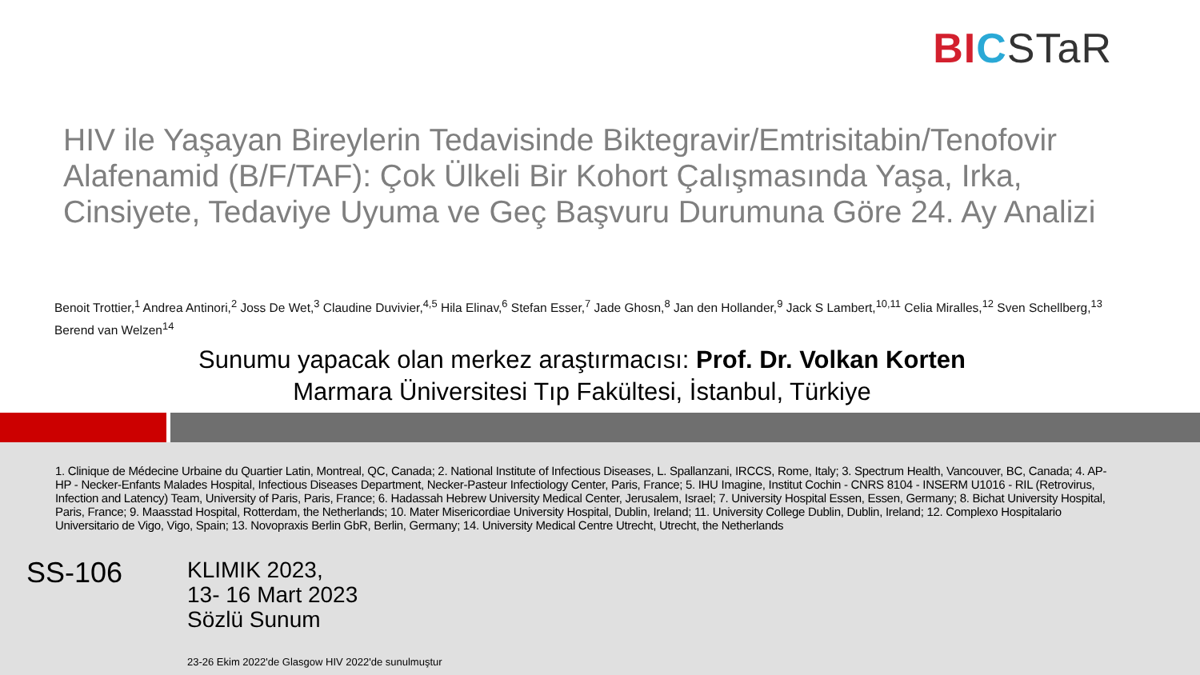BI CSTaR
HIV ile Yaşayan Bireylerin Tedavisinde Biktegravir/Emtrisitabin/Tenofovir Alafenamid (B/F/TAF): Çok Ülkeli Bir Kohort Çalışmasında Yaşa, Irka, Cinsiyete, Tedaviye Uyuma ve Geç Başvuru Durumuna Göre 24. Ay Analizi
Benoit Trottier,<sup>1</sup> Andrea Antinori,<sup>2</sup> Joss De Wet,<sup>3</sup> Claudine Duvivier,<sup>4,5</sup> Hila Elinav,<sup>6</sup> Stefan Esser,<sup>7</sup> Jade Ghosn,<sup>8</sup> Jan den Hollander,<sup>9</sup> Jack S Lambert,<sup>10,11</sup> Celia Miralles,<sup>12</sup> Sven Schellberg,<sup>13</sup> Berend van Welzen<sup>14</sup>
Sunumu yapacak olan merkez araştırmacısı: Prof. Dr. Volkan Korten
Marmara Üniversitesi Tıp Fakültesi, İstanbul, Türkiye
1. Clinique de Médecine Urbaine du Quartier Latin, Montreal, QC, Canada; 2. National Institute of Infectious Diseases, L. Spallanzani, IRCCS, Rome, Italy; 3. Spectrum Health, Vancouver, BC, Canada; 4. AP-HP - Necker-Enfants Malades Hospital, Infectious Diseases Department, Necker-Pasteur Infectiology Center, Paris, France; 5. IHU Imagine, Institut Cochin - CNRS 8104 - INSERM U1016 - RIL (Retrovirus, Infection and Latency) Team, University of Paris, Paris, France; 6. Hadassah Hebrew University Medical Center, Jerusalem, Israel; 7. University Hospital Essen, Essen, Germany; 8. Bichat University Hospital, Paris, France; 9. Maasstad Hospital, Rotterdam, the Netherlands; 10. Mater Misericordiae University Hospital, Dublin, Ireland; 11. University College Dublin, Dublin, Ireland; 12. Complexo Hospitalario Universitario de Vigo, Vigo, Spain; 13. Novopraxis Berlin GbR, Berlin, Germany; 14. University Medical Centre Utrecht, Utrecht, the Netherlands
SS-106
KLIMIK 2023,
13- 16 Mart 2023
Sözlü Sunum
23-26 Ekim 2022'de Glasgow HIV 2022'de sunulmuştur